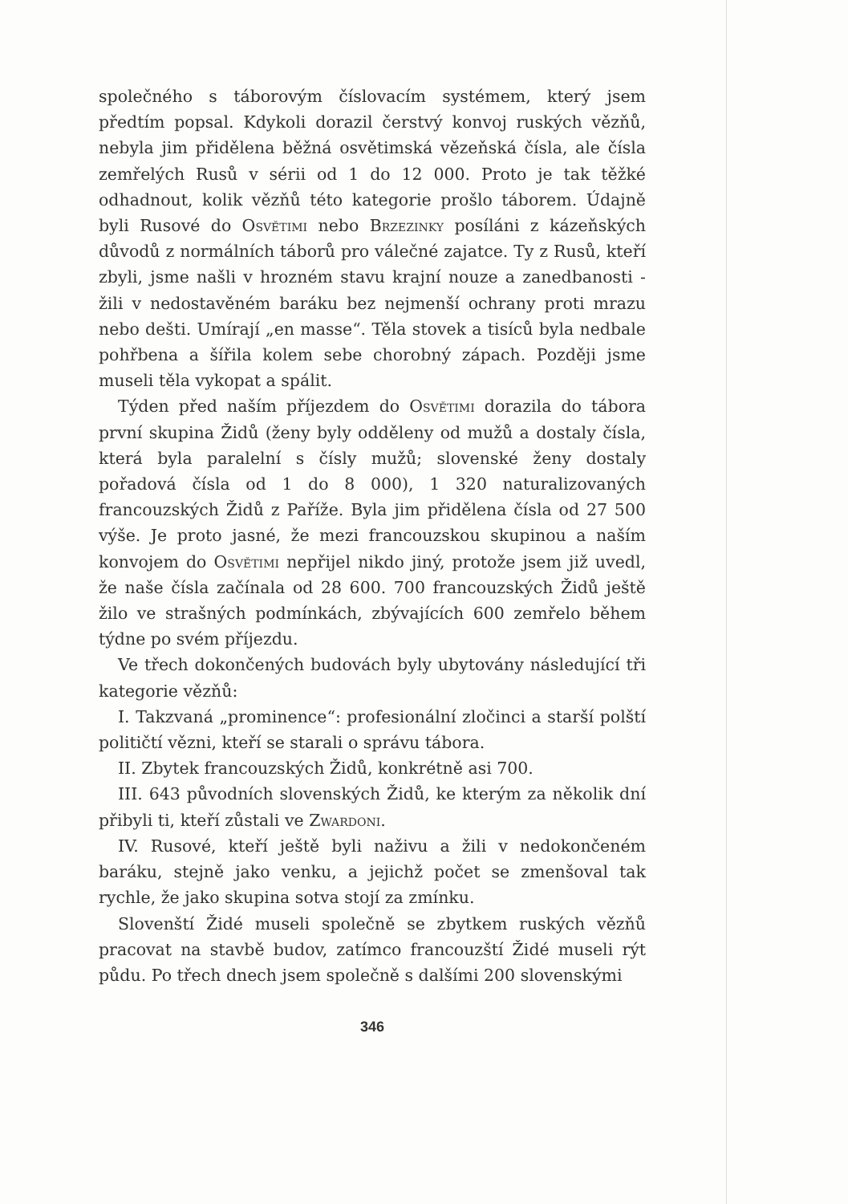společného s táborovým číslovacím systémem, který jsem předtím popsal. Kdykoli dorazil čerstvý konvoj ruských vězňů, nebyla jim přidělena běžná osvětimská vězeňská čísla, ale čísla zemřelých Rusů v sérii od 1 do 12 000. Proto je tak těžké odhadnout, kolik vězňů této kategorie prošlo táborem. Údajně byli Rusové do Osvětimi nebo Brzezinky posíláni z kázeňských důvodů z normálních táborů pro válečné zajatce. Ty z Rusů, kteří zbyli, jsme našli v hrozném stavu krajní nouze a zanedbanosti - žili v nedostavěném baráku bez nejmenší ochrany proti mrazu nebo dešti. Umírají „en masse“. Těla stovek a tisíců byla nedbale pohřbena a šířila kolem sebe chorobný zápach. Později jsme museli těla vykopat a spálit.
Týden před naším příjezdem do Osvětimi dorazila do tábora první skupina Židů (ženy byly odděleny od mužů a dostaly čísla, která byla paralelní s čísly mužů; slovenské ženy dostaly pořadová čísla od 1 do 8 000), 1 320 naturalizovaných francouzských Židů z Paříže. Byla jim přidělena čísla od 27 500 výše. Je proto jasné, že mezi francouzskou skupinou a naším konvojem do Osvětimi nepřijel nikdo jiný, protože jsem již uvedl, že naše čísla začínala od 28 600. 700 francouzských Židů ještě žilo ve strašných podmínkách, zbývajících 600 zemřelo během týdne po svém příjezdu.
Ve třech dokončených budovách byly ubytovány následující tři kategorie vězňů:
I. Takzvaná „prominence“: profesionální zločinci a starší polští političtí vězni, kteří se starali o správu tábora.
II. Zbytek francouzských Židů, konkrétně asi 700.
III. 643 původních slovenských Židů, ke kterým za několik dní přibyli ti, kteří zůstali ve Zwardoni.
IV. Rusové, kteří ještě byli naživu a žili v nedokončeném baráku, stejně jako venku, a jejichž počet se zmenšoval tak rychle, že jako skupina sotva stojí za zmínku.
Slovenští Židé museli společně se zbytkem ruských vězňů pracovat na stavbě budov, zatímco francouzští Židé museli rýt půdu. Po třech dnech jsem společně s dalšími 200 slovenskými
346